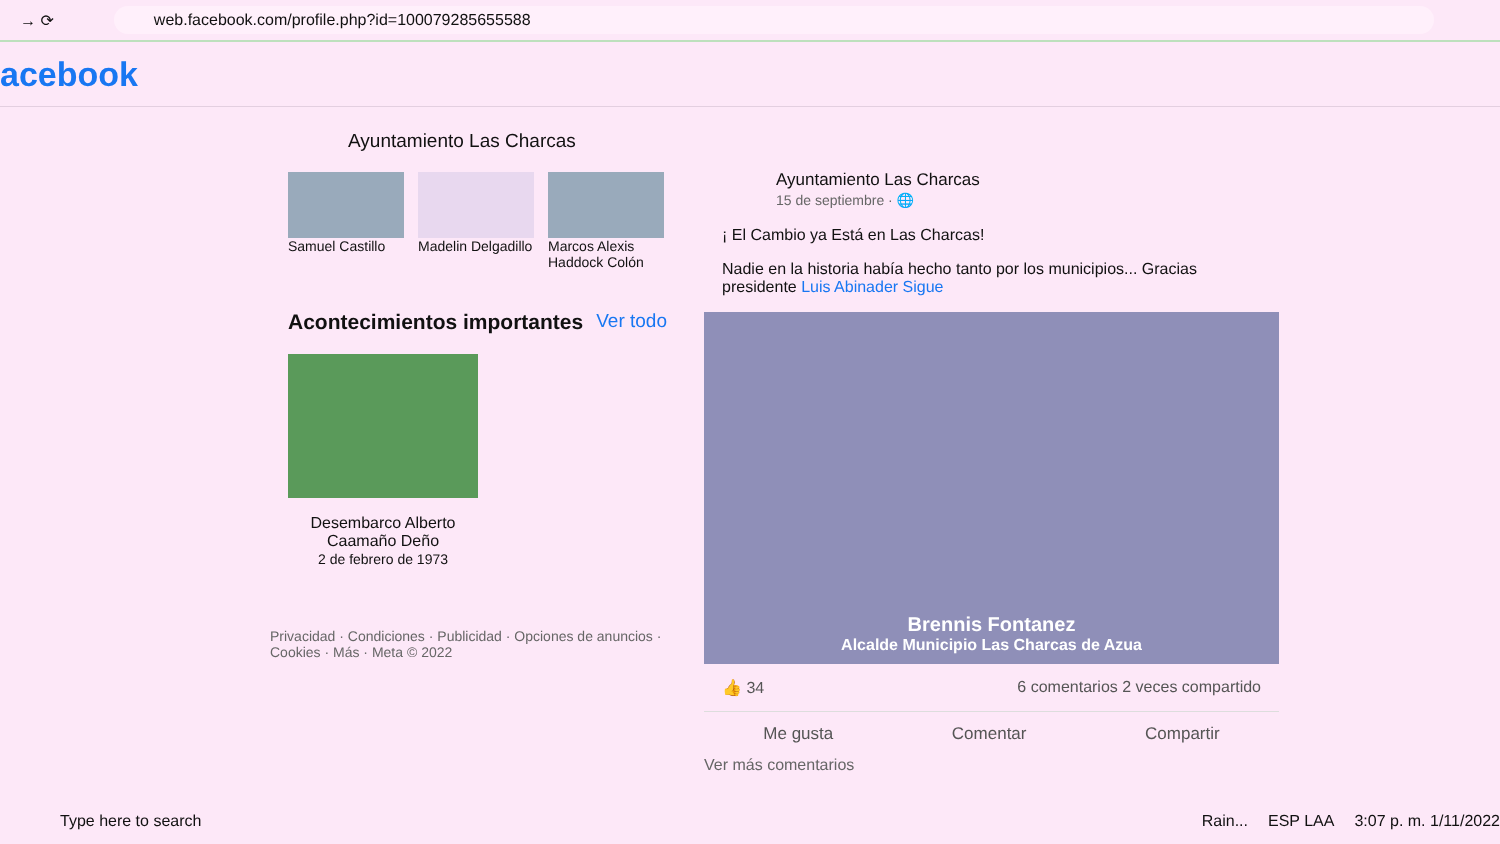→ ⟳
web.facebook.com/profile.php?id=100079285655588
acebook
Ayuntamiento Las Charcas
Samuel Castillo Madelin Delgadillo Marcos Alexis Haddock Colón
Acontecimientos importantes Ver todo
Desembarco Alberto Caamaño Deño
2 de febrero de 1973
Privacidad · Condiciones · Publicidad · Opciones de anuncios · Cookies · Más · Meta © 2022
Ayuntamiento Las Charcas
15 de septiembre · 🌐
¡ El Cambio ya Está en Las Charcas!
Nadie en la historia había hecho tanto por los municipios... Gracias presidente Luis Abinader Sigue
Brennis Fontanez
Alcalde Municipio Las Charcas de Azua
👍 34 6 comentarios 2 veces compartido
Me gusta Comentar Compartir
Ver más comentarios
Type here to search Rain... ESP LAA 3:07 p. m. 1/11/2022